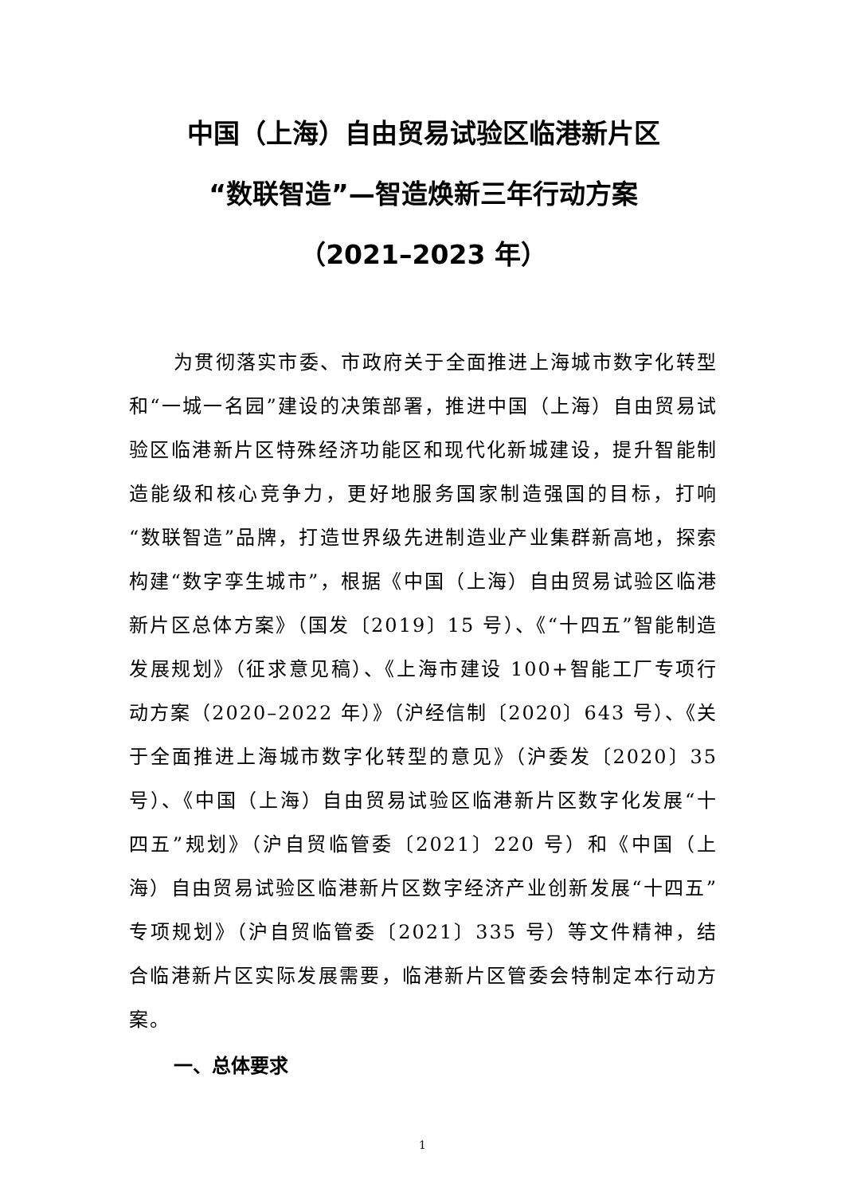中国（上海）自由贸易试验区临港新片区
“数联智造”—智造焕新三年行动方案
（2021–2023 年）
为贯彻落实市委、市政府关于全面推进上海城市数字化转型和“一城一名园”建设的决策部署，推进中国（上海）自由贸易试验区临港新片区特殊经济功能区和现代化新城建设，提升智能制造能级和核心竞争力，更好地服务国家制造强国的目标，打响“数联智造”品牌，打造世界级先进制造业产业集群新高地，探索构建“数字孪生城市”，根据《中国（上海）自由贸易试验区临港新片区总体方案》（国发〔2019〕15 号）、《“十四五”智能制造发展规划》（征求意见稿）、《上海市建设 100+智能工厂专项行动方案（2020–2022 年）》（沪经信制〔2020〕643 号）、《关于全面推进上海城市数字化转型的意见》（沪委发〔2020〕35 号）、《中国（上海）自由贸易试验区临港新片区数字化发展“十四五”规划》（沪自贸临管委〔2021〕220 号）和《中国（上海）自由贸易试验区临港新片区数字经济产业创新发展“十四五”专项规划》（沪自贸临管委〔2021〕335 号）等文件精神，结合临港新片区实际发展需要，临港新片区管委会特制定本行动方案。
一、总体要求
1